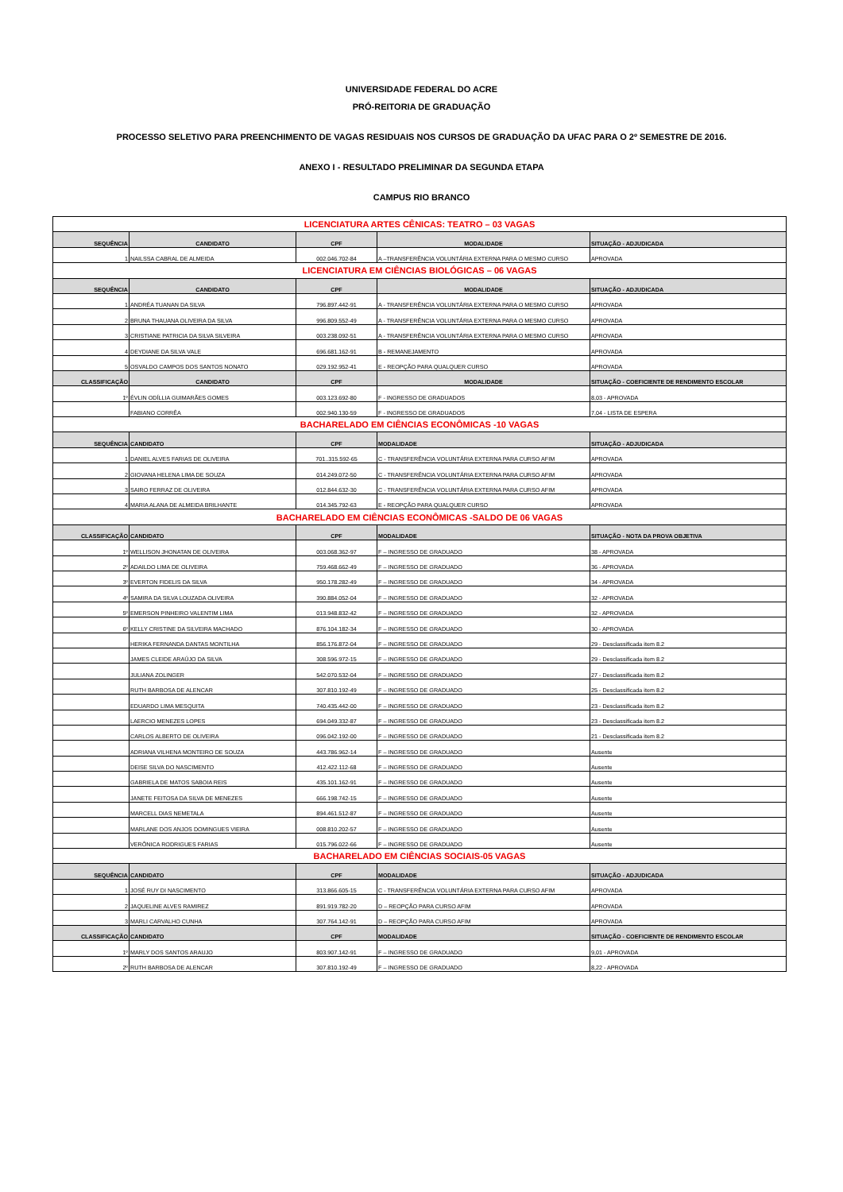UNIVERSIDADE FEDERAL DO ACRE
PRÓ-REITORIA DE GRADUAÇÃO
PROCESSO SELETIVO PARA PREENCHIMENTO DE VAGAS RESIDUAIS NOS CURSOS DE GRADUAÇÃO DA UFAC PARA O 2º SEMESTRE DE 2016.
ANEXO I - RESULTADO PRELIMINAR DA SEGUNDA ETAPA
CAMPUS RIO BRANCO
| LICENCIATURA ARTES CÊNICAS: TEATRO – 03 VAGAS | | | | |
| SEQUÊNCIA | CANDIDATO | CPF | MODALIDADE | SITUAÇÃO - ADJUDICADA |
| 1 | NAILSSA CABRAL DE ALMEIDA | 002.046.702-84 | A –TRANSFERÊNCIA VOLUNTÁRIA EXTERNA PARA O MESMO CURSO | APROVADA |
| LICENCIATURA EM CIÊNCIAS BIOLÓGICAS – 06 VAGAS | | | | |
| SEQUÊNCIA | CANDIDATO | CPF | MODALIDADE | SITUAÇÃO - ADJUDICADA |
| 1 | ANDRÉA TUANAN DA SILVA | 796.897.442-91 | A - TRANSFERÊNCIA VOLUNTÁRIA EXTERNA PARA O MESMO CURSO | APROVADA |
| 2 | BRUNA THAUANA OLIVEIRA DA SILVA | 996.809.552-49 | A - TRANSFERÊNCIA VOLUNTÁRIA EXTERNA PARA O MESMO CURSO | APROVADA |
| 3 | CRISTIANE PATRICIA DA SILVA SILVEIRA | 003.238.092-51 | A - TRANSFERÊNCIA VOLUNTÁRIA EXTERNA PARA O MESMO CURSO | APROVADA |
| 4 | DEYDIANE DA SILVA VALE | 696.681.162-91 | B - REMANEJAMENTO | APROVADA |
| 5 | OSVALDO CAMPOS DOS SANTOS NONATO | 029.192.952-41 | E - REOPÇÃO PARA QUALQUER CURSO | APROVADA |
| CLASSIFICAÇÃO | CANDIDATO | CPF | MODALIDADE | SITUAÇÃO - COEFICIENTE DE RENDIMENTO ESCOLAR |
| 1º | ÉVLIN ODÍLLIA GUIMARÃES GOMES | 003.123.692-80 | F - INGRESSO DE GRADUADOS | 8,03 - APROVADA |
| | FABIANO CORRÊA | 002.940.130-59 | F - INGRESSO DE GRADUADOS | 7,04 - LISTA DE ESPERA |
| BACHARELADO EM CIÊNCIAS ECONÔMICAS -10 VAGAS | | | | |
| SEQUÊNCIA | CANDIDATO | CPF | MODALIDADE | SITUAÇÃO - ADJUDICADA |
| 1 | DANIEL ALVES FARIAS DE OLIVEIRA | 701..315.592-65 | C - TRANSFERÊNCIA VOLUNTÁRIA EXTERNA PARA CURSO AFIM | APROVADA |
| 2 | GIOVANA HELENA LIMA DE SOUZA | 014.249.072-50 | C - TRANSFERÊNCIA VOLUNTÁRIA EXTERNA PARA CURSO AFIM | APROVADA |
| 3 | SAIRO FERRAZ DE OLIVEIRA | 012.844.632-30 | C - TRANSFERÊNCIA VOLUNTÁRIA EXTERNA PARA CURSO AFIM | APROVADA |
| 4 | MARIA ALANA DE ALMEIDA BRILHANTE | 014.345.792-63 | E - REOPÇÃO PARA QUALQUER CURSO | APROVADA |
| BACHARELADO EM CIÊNCIAS ECONÔMICAS -SALDO DE 06 VAGAS | | | | |
| CLASSIFICAÇÃO | CANDIDATO | CPF | MODALIDADE | SITUAÇÃO - NOTA DA PROVA OBJETIVA |
| 1º | WELLISON JHONATAN DE OLIVEIRA | 003.068.362-97 | F – INGRESSO DE GRADUADO | 38 - APROVADA |
| 2º | ADAILDO LIMA DE OLIVEIRA | 759.468.662-49 | F – INGRESSO DE GRADUADO | 36 - APROVADA |
| 3º | EVERTON FIDELIS DA SILVA | 950.178.282-49 | F – INGRESSO DE GRADUADO | 34 - APROVADA |
| 4º | SAMIRA DA SILVA LOUZADA OLIVEIRA | 390.884.052-04 | F – INGRESSO DE GRADUADO | 32 - APROVADA |
| 5º | EMERSON PINHEIRO VALENTIM LIMA | 013.948.832-42 | F – INGRESSO DE GRADUADO | 32 - APROVADA |
| 6º | KELLY CRISTINE DA SILVEIRA MACHADO | 876.104.182-34 | F – INGRESSO DE GRADUADO | 30 - APROVADA |
| | HERIKA FERNANDA DANTAS MONTILHA | 856.176.872-04 | F – INGRESSO DE GRADUADO | 29 - Desclassificada item 8.2 |
| | JAMES CLEIDE ARAÚJO DA SILVA | 308.596.972-15 | F – INGRESSO DE GRADUADO | 29 - Desclassificada item 8.2 |
| | JULIANA ZOLINGER | 542.070.532-04 | F – INGRESSO DE GRADUADO | 27 - Desclassificada item 8.2 |
| | RUTH BARBOSA DE ALENCAR | 307.810.192-49 | F – INGRESSO DE GRADUADO | 25 - Desclassificada item 8.2 |
| | EDUARDO LIMA MESQUITA | 740.435.442-00 | F – INGRESSO DE GRADUADO | 23 - Desclassificada item 8.2 |
| | LAERCIO MENEZES LOPES | 694.049.332-87 | F – INGRESSO DE GRADUADO | 23 - Desclassificada item 8.2 |
| | CARLOS ALBERTO DE OLIVEIRA | 096.042.192-00 | F – INGRESSO DE GRADUADO | 21 - Desclassificada item 8.2 |
| | ADRIANA VILHENA MONTEIRO DE SOUZA | 443.786.962-14 | F – INGRESSO DE GRADUADO | Ausente |
| | DEISE SILVA DO NASCIMENTO | 412.422.112-68 | F – INGRESSO DE GRADUADO | Ausente |
| | GABRIELA DE MATOS SABOIA REIS | 435.101.162-91 | F – INGRESSO DE GRADUADO | Ausente |
| | JANETE FEITOSA DA SILVA DE MENEZES | 666.198.742-15 | F – INGRESSO DE GRADUADO | Ausente |
| | MARCELL DIAS NEMETALA | 894.461.512-87 | F – INGRESSO DE GRADUADO | Ausente |
| | MARLANE DOS ANJOS DOMINGUES VIEIRA | 008.810.202-57 | F – INGRESSO DE GRADUADO | Ausente |
| | VERÔNICA RODRIGUES FARIAS | 015.796.022-66 | F – INGRESSO DE GRADUADO | Ausente |
| BACHARELADO EM CIÊNCIAS SOCIAIS-05 VAGAS | | | | |
| SEQUÊNCIA | CANDIDATO | CPF | MODALIDADE | SITUAÇÃO - ADJUDICADA |
| 1 | JOSÉ RUY DI NASCIMENTO | 313.866.605-15 | C - TRANSFERÊNCIA VOLUNTÁRIA EXTERNA PARA CURSO AFIM | APROVADA |
| 2 | JAQUELINE ALVES RAMIREZ | 891.919.782-20 | D – REOPÇÃO PARA CURSO AFIM | APROVADA |
| 3 | MARLI CARVALHO CUNHA | 307.764.142-91 | D – REOPÇÃO PARA CURSO AFIM | APROVADA |
| CLASSIFICAÇÃO | CANDIDATO | CPF | MODALIDADE | SITUAÇÃO - COEFICIENTE DE RENDIMENTO ESCOLAR |
| 1º | MARLY DOS SANTOS ARAUJO | 803.907.142-91 | F – INGRESSO DE GRADUADO | 9,01 - APROVADA |
| 2º | RUTH BARBOSA DE ALENCAR | 307.810.192-49 | F – INGRESSO DE GRADUADO | 8,22 - APROVADA |